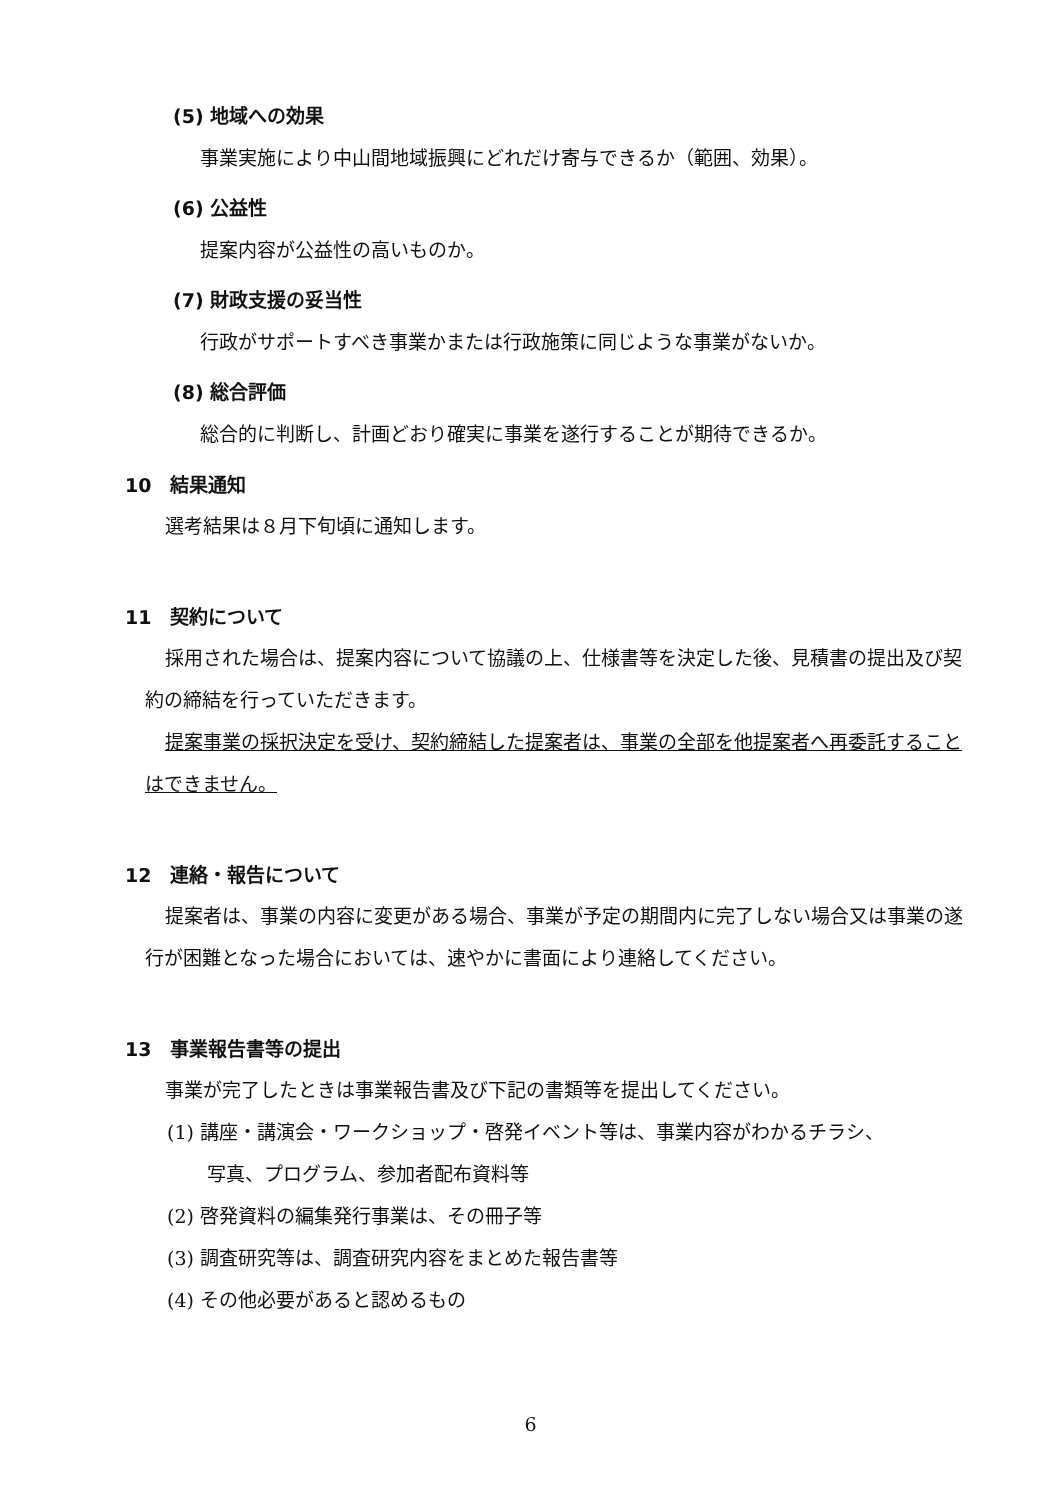(5) 地域への効果
事業実施により中山間地域振興にどれだけ寄与できるか（範囲、効果）。
(6) 公益性
提案内容が公益性の高いものか。
(7) 財政支援の妥当性
行政がサポートすべき事業かまたは行政施策に同じような事業がないか。
(8) 総合評価
総合的に判断し、計画どおり確実に事業を遂行することが期待できるか。
10　結果通知
選考結果は８月下旬頃に通知します。
11　契約について
採用された場合は、提案内容について協議の上、仕様書等を決定した後、見積書の提出及び契約の締結を行っていただきます。
提案事業の採択決定を受け、契約締結した提案者は、事業の全部を他提案者へ再委託することはできません。
12　連絡・報告について
提案者は、事業の内容に変更がある場合、事業が予定の期間内に完了しない場合又は事業の遂行が困難となった場合においては、速やかに書面により連絡してください。
13　事業報告書等の提出
事業が完了したときは事業報告書及び下記の書類等を提出してください。
(1) 講座・講演会・ワークショップ・啓発イベント等は、事業内容がわかるチラシ、
写真、プログラム、参加者配布資料等
(2) 啓発資料の編集発行事業は、その冊子等
(3) 調査研究等は、調査研究内容をまとめた報告書等
(4) その他必要があると認めるもの
6